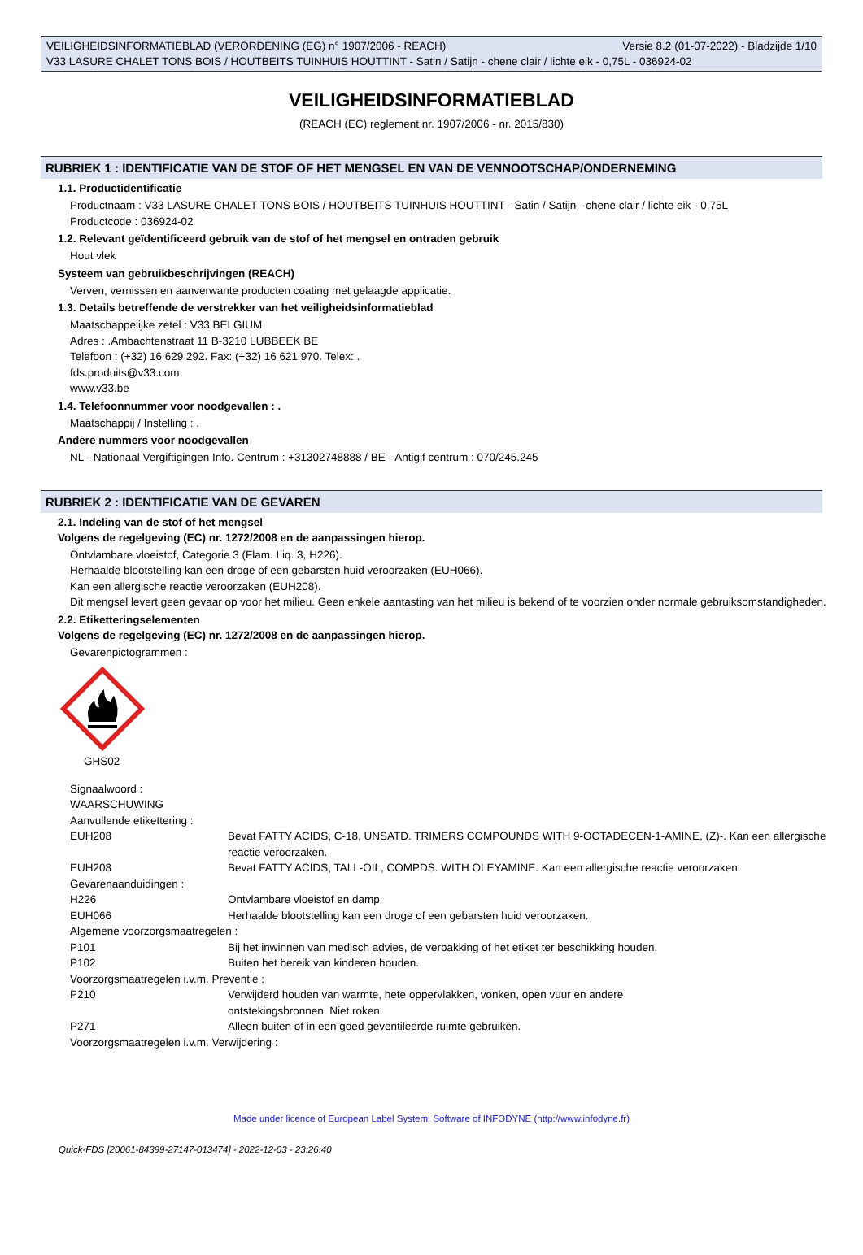VEILIGHEIDSINFORMATIEBLAD (VERORDENING (EG) n° 1907/2006 - REACH) Versie 8.2 (01-07-2022) - Bladzijde 1/10
V33 LASURE CHALET TONS BOIS / HOUTBEITS TUINHUIS HOUTTINT - Satin / Satijn - chene clair / lichte eik - 0,75L - 036924-02
VEILIGHEIDSINFORMATIEBLAD
(REACH (EC) reglement nr. 1907/2006 - nr. 2015/830)
RUBRIEK 1 : IDENTIFICATIE VAN DE STOF OF HET MENGSEL EN VAN DE VENNOOTSCHAP/ONDERNEMING
1.1. Productidentificatie
Productnaam : V33 LASURE CHALET TONS BOIS / HOUTBEITS TUINHUIS HOUTTINT - Satin / Satijn - chene clair / lichte eik - 0,75L
Productcode : 036924-02
1.2. Relevant geïdentificeerd gebruik van de stof of het mengsel en ontraden gebruik
Hout vlek
Systeem van gebruikbeschrijvingen (REACH)
Verven, vernissen en aanverwante producten coating met gelaagde applicatie.
1.3. Details betreffende de verstrekker van het veiligheidsinformatieblad
Maatschappelijke zetel : V33 BELGIUM
Adres : .Ambachtenstraat 11 B-3210 LUBBEEK BE
Telefoon : (+32) 16 629 292. Fax: (+32) 16 621 970. Telex: .
fds.produits@v33.com
www.v33.be
1.4. Telefoonnummer voor noodgevallen : .
Maatschappij / Instelling : .
Andere nummers voor noodgevallen
NL - Nationaal Vergiftigingen Info. Centrum : +31302748888 / BE - Antigif centrum : 070/245.245
RUBRIEK 2 : IDENTIFICATIE VAN DE GEVAREN
2.1. Indeling van de stof of het mengsel
Volgens de regelgeving (EC) nr. 1272/2008 en de aanpassingen hierop.
Ontvlambare vloeistof, Categorie 3 (Flam. Liq. 3, H226).
Herhaalde blootstelling kan een droge of een gebarsten huid veroorzaken (EUH066).
Kan een allergische reactie veroorzaken (EUH208).
Dit mengsel levert geen gevaar op voor het milieu. Geen enkele aantasting van het milieu is bekend of te voorzien onder normale gebruiksomstandigheden.
2.2. Etiketteringselementen
Volgens de regelgeving (EC) nr. 1272/2008 en de aanpassingen hierop.
Gevarenpictogrammen :
GHS02
Signaalwoord :
WAARSCHUWING
Aanvullende etikettering :
| EUH208 | Bevat FATTY ACIDS, C-18, UNSATD. TRIMERS COMPOUNDS WITH 9-OCTADECEN-1-AMINE, (Z)-. Kan een allergische reactie veroorzaken. |
| EUH208 | Bevat FATTY ACIDS, TALL-OIL, COMPDS. WITH OLEYAMINE. Kan een allergische reactie veroorzaken. |
| Gevarenaanduidingen : | |
| H226 | Ontvlambare vloeistof en damp. |
| EUH066 | Herhaalde blootstelling kan een droge of een gebarsten huid veroorzaken. |
| Algemene voorzorgsmaatregelen : | |
| P101 | Bij het inwinnen van medisch advies, de verpakking of het etiket ter beschikking houden. |
| P102 | Buiten het bereik van kinderen houden. |
| Voorzorgsmaatregelen i.v.m. Preventie : | |
| P210 | Verwijderd houden van warmte, hete oppervlakken, vonken, open vuur en andere ontstekingsbronnen. Niet roken. |
| P271 | Alleen buiten of in een goed geventileerde ruimte gebruiken. |
| Voorzorgsmaatregelen i.v.m. Verwijdering : | |
Made under licence of European Label System, Software of INFODYNE (http://www.infodyne.fr)
Quick-FDS [20061-84399-27147-013474] - 2022-12-03 - 23:26:40